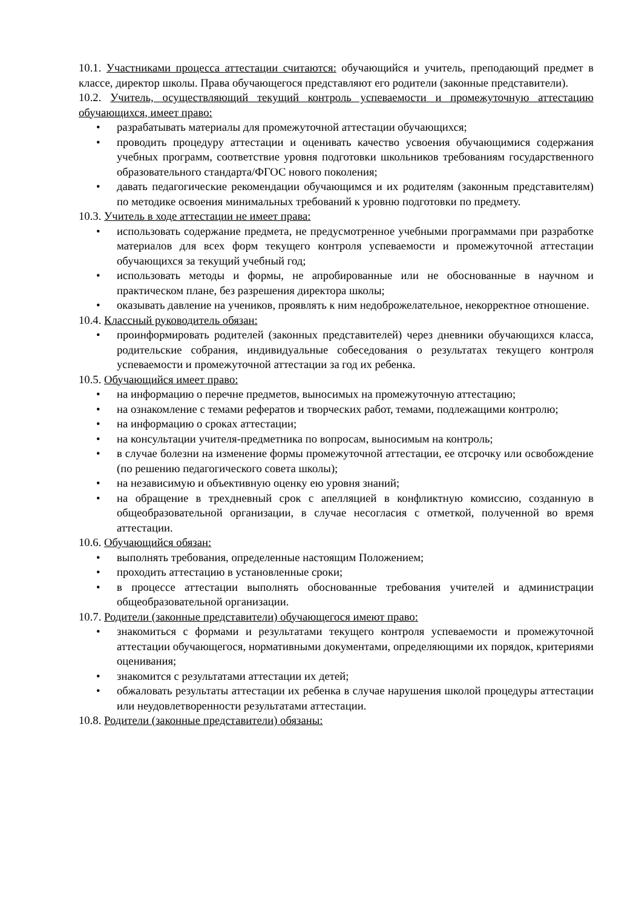10.1. Участниками процесса аттестации считаются: обучающийся и учитель, преподающий предмет в классе, директор школы. Права обучающегося представляют его родители (законные представители).
10.2. Учитель, осуществляющий текущий контроль успеваемости и промежуточную аттестацию обучающихся, имеет право:
• разрабатывать материалы для промежуточной аттестации обучающихся;
• проводить процедуру аттестации и оценивать качество усвоения обучающимися содержания учебных программ, соответствие уровня подготовки школьников требованиям государственного образовательного стандарта/ФГОС нового поколения;
• давать педагогические рекомендации обучающимся и их родителям (законным представителям) по методике освоения минимальных требований к уровню подготовки по предмету.
10.3. Учитель в ходе аттестации не имеет права:
• использовать содержание предмета, не предусмотренное учебными программами при разработке материалов для всех форм текущего контроля успеваемости и промежуточной аттестации обучающихся за текущий учебный год;
• использовать методы и формы, не апробированные или не обоснованные в научном и практическом плане, без разрешения директора школы;
• оказывать давление на учеников, проявлять к ним недоброжелательное, некорректное отношение.
10.4. Классный руководитель обязан:
• проинформировать родителей (законных представителей) через дневники обучающихся класса, родительские собрания, индивидуальные собеседования о результатах текущего контроля успеваемости и промежуточной аттестации за год их ребенка.
10.5. Обучающийся имеет право:
• на информацию о перечне предметов, выносимых на промежуточную аттестацию;
• на ознакомление с темами рефератов и творческих работ, темами, подлежащими контролю;
• на информацию о сроках аттестации;
• на консультации учителя-предметника по вопросам, выносимым на контроль;
• в случае болезни на изменение формы промежуточной аттестации, ее отсрочку или освобождение (по решению педагогического совета школы);
• на независимую и объективную оценку ею уровня знаний;
• на обращение в трехдневный срок с апелляцией в конфликтную комиссию, созданную в общеобразовательной организации, в случае несогласия с отметкой, полученной во время аттестации.
10.6. Обучающийся обязан:
• выполнять требования, определенные настоящим Положением;
• проходить аттестацию в установленные сроки;
• в процессе аттестации выполнять обоснованные требования учителей и администрации общеобразовательной организации.
10.7. Родители (законные представители) обучающегося имеют право:
• знакомиться с формами и результатами текущего контроля успеваемости и промежуточной аттестации обучающегося, нормативными документами, определяющими их порядок, критериями оценивания;
• знакомится с результатами аттестации их детей;
• обжаловать результаты аттестации их ребенка в случае нарушения школой процедуры аттестации или неудовлетворенности результатами аттестации.
10.8. Родители (законные представители) обязаны: